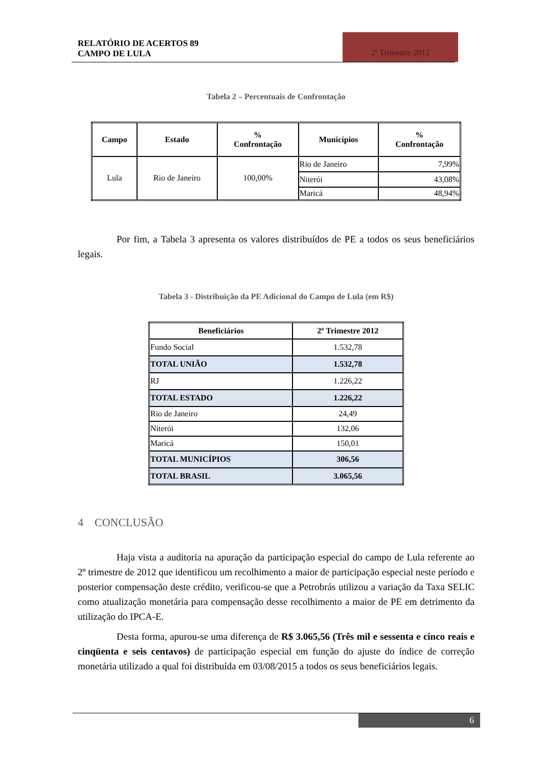RELATÓRIO DE ACERTOS 89
CAMPO DE LULA
2º Trimestre 2012
Tabela 2 – Percentuais de Confrontação
| Campo | Estado | % Confrontação | Municípios | % Confrontação |
| --- | --- | --- | --- | --- |
| Lula | Rio de Janeiro | 100,00% | Rio de Janeiro | 7,99% |
| | | | Niterói | 43,08% |
| | | | Maricá | 48,94% |
Por fim, a Tabela 3 apresenta os valores distribuídos de PE a todos os seus beneficiários legais.
Tabela 3 - Distribuição da PE Adicional do Campo de Lula (em R$)
| Beneficiários | 2º Trimestre 2012 |
| --- | --- |
| Fundo Social | 1.532,78 |
| TOTAL UNIÃO | 1.532,78 |
| RJ | 1.226,22 |
| TOTAL ESTADO | 1.226,22 |
| Rio de Janeiro | 24,49 |
| Niterói | 132,06 |
| Maricá | 150,01 |
| TOTAL MUNICÍPIOS | 306,56 |
| TOTAL BRASIL | 3.065,56 |
4 CONCLUSÃO
Haja vista a auditoria na apuração da participação especial do campo de Lula referente ao 2º trimestre de 2012 que identificou um recolhimento a maior de participação especial neste período e posterior compensação deste crédito, verificou-se que a Petrobrás utilizou a variação da Taxa SELIC como atualização monetária para compensação desse recolhimento a maior de PE em detrimento da utilização do IPCA-E.
Desta forma, apurou-se uma diferença de R$ 3.065,56 (Três mil e sessenta e cinco reais e cinqüenta e seis centavos) de participação especial em função do ajuste do índice de correção monetária utilizado a qual foi distribuída em 03/08/2015 a todos os seus beneficiários legais.
6